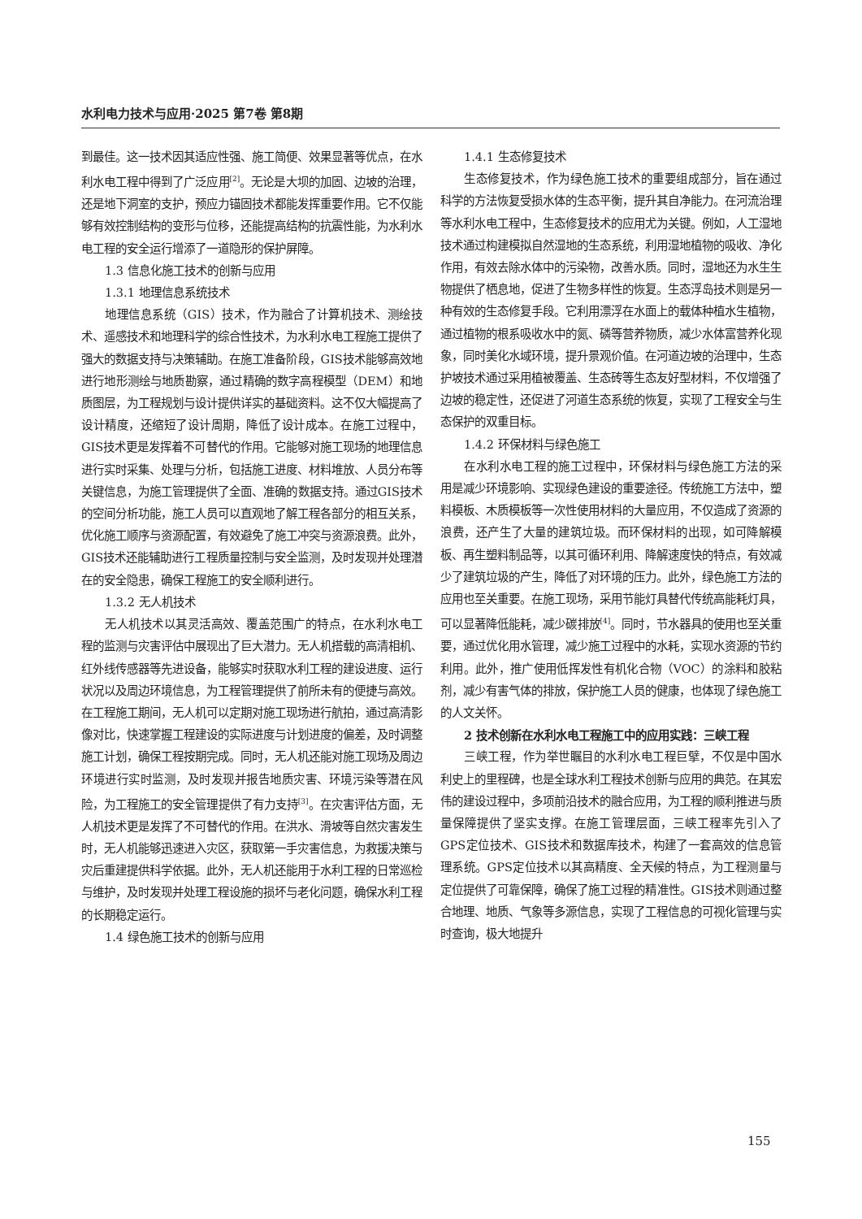水利电力技术与应用·2025 第7卷 第8期
到最佳。这一技术因其适应性强、施工简便、效果显著等优点，在水利水电工程中得到了广泛应用<sup>[2]</sup>。无论是大坝的加固、边坡的治理，还是地下洞室的支护，预应力锚固技术都能发挥重要作用。它不仅能够有效控制结构的变形与位移，还能提高结构的抗震性能，为水利水电工程的安全运行增添了一道隐形的保护屏障。
1.3 信息化施工技术的创新与应用
1.3.1 地理信息系统技术
地理信息系统（GIS）技术，作为融合了计算机技术、测绘技术、遥感技术和地理科学的综合性技术，为水利水电工程施工提供了强大的数据支持与决策辅助。在施工准备阶段，GIS技术能够高效地进行地形测绘与地质勘察，通过精确的数字高程模型（DEM）和地质图层，为工程规划与设计提供详实的基础资料。这不仅大幅提高了设计精度，还缩短了设计周期，降低了设计成本。在施工过程中，GIS技术更是发挥着不可替代的作用。它能够对施工现场的地理信息进行实时采集、处理与分析，包括施工进度、材料堆放、人员分布等关键信息，为施工管理提供了全面、准确的数据支持。通过GIS技术的空间分析功能，施工人员可以直观地了解工程各部分的相互关系，优化施工顺序与资源配置，有效避免了施工冲突与资源浪费。此外，GIS技术还能辅助进行工程质量控制与安全监测，及时发现并处理潜在的安全隐患，确保工程施工的安全顺利进行。
1.3.2 无人机技术
无人机技术以其灵活高效、覆盖范围广的特点，在水利水电工程的监测与灾害评估中展现出了巨大潜力。无人机搭载的高清相机、红外线传感器等先进设备，能够实时获取水利工程的建设进度、运行状况以及周边环境信息，为工程管理提供了前所未有的便捷与高效。在工程施工期间，无人机可以定期对施工现场进行航拍，通过高清影像对比，快速掌握工程建设的实际进度与计划进度的偏差，及时调整施工计划，确保工程按期完成。同时，无人机还能对施工现场及周边环境进行实时监测，及时发现并报告地质灾害、环境污染等潜在风险，为工程施工的安全管理提供了有力支持<sup>[3]</sup>。在灾害评估方面，无人机技术更是发挥了不可替代的作用。在洪水、滑坡等自然灾害发生时，无人机能够迅速进入灾区，获取第一手灾害信息，为救援决策与灾后重建提供科学依据。此外，无人机还能用于水利工程的日常巡检与维护，及时发现并处理工程设施的损坏与老化问题，确保水利工程的长期稳定运行。
1.4 绿色施工技术的创新与应用
1.4.1 生态修复技术
生态修复技术，作为绿色施工技术的重要组成部分，旨在通过科学的方法恢复受损水体的生态平衡，提升其自净能力。在河流治理等水利水电工程中，生态修复技术的应用尤为关键。例如，人工湿地技术通过构建模拟自然湿地的生态系统，利用湿地植物的吸收、净化作用，有效去除水体中的污染物，改善水质。同时，湿地还为水生生物提供了栖息地，促进了生物多样性的恢复。生态浮岛技术则是另一种有效的生态修复手段。它利用漂浮在水面上的载体种植水生植物，通过植物的根系吸收水中的氮、磷等营养物质，减少水体富营养化现象，同时美化水域环境，提升景观价值。在河道边坡的治理中，生态护坡技术通过采用植被覆盖、生态砖等生态友好型材料，不仅增强了边坡的稳定性，还促进了河道生态系统的恢复，实现了工程安全与生态保护的双重目标。
1.4.2 环保材料与绿色施工
在水利水电工程的施工过程中，环保材料与绿色施工方法的采用是减少环境影响、实现绿色建设的重要途径。传统施工方法中，塑料模板、木质模板等一次性使用材料的大量应用，不仅造成了资源的浪费，还产生了大量的建筑垃圾。而环保材料的出现，如可降解模板、再生塑料制品等，以其可循环利用、降解速度快的特点，有效减少了建筑垃圾的产生，降低了对环境的压力。此外，绿色施工方法的应用也至关重要。在施工现场，采用节能灯具替代传统高能耗灯具，可以显著降低能耗，减少碳排放<sup>[4]</sup>。同时，节水器具的使用也至关重要，通过优化用水管理，减少施工过程中的水耗，实现水资源的节约利用。此外，推广使用低挥发性有机化合物（VOC）的涂料和胶粘剂，减少有害气体的排放，保护施工人员的健康，也体现了绿色施工的人文关怀。
2 技术创新在水利水电工程施工中的应用实践：三峡工程
三峡工程，作为举世瞩目的水利水电工程巨擘，不仅是中国水利史上的里程碑，也是全球水利工程技术创新与应用的典范。在其宏伟的建设过程中，多项前沿技术的融合应用，为工程的顺利推进与质量保障提供了坚实支撑。在施工管理层面，三峡工程率先引入了GPS定位技术、GIS技术和数据库技术，构建了一套高效的信息管理系统。GPS定位技术以其高精度、全天候的特点，为工程测量与定位提供了可靠保障，确保了施工过程的精准性。GIS技术则通过整合地理、地质、气象等多源信息，实现了工程信息的可视化管理与实时查询，极大地提升
155